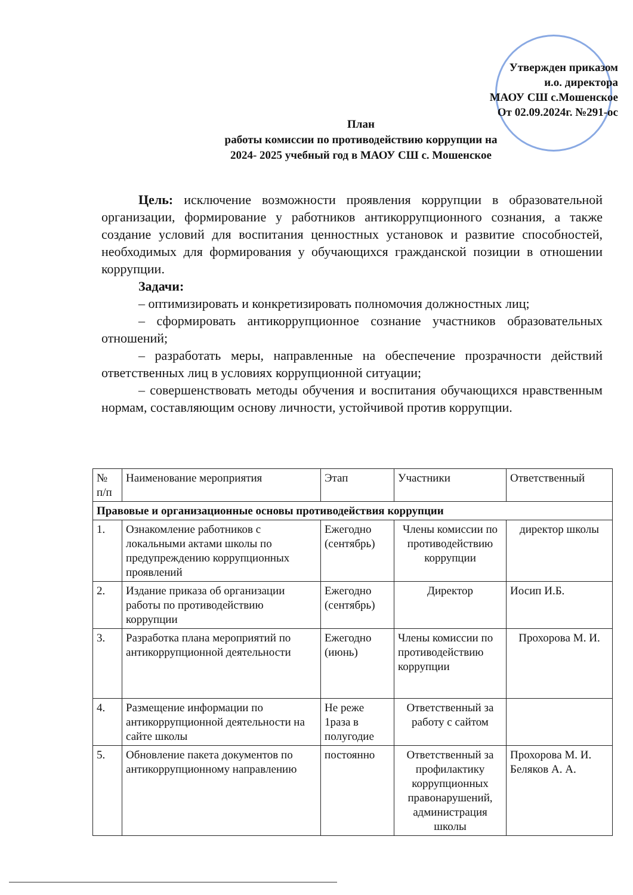Утвержден приказом
и.о. директора
МАОУ СШ с.Мошенское
От 02.09.2024г. №291-ос
План
работы комиссии по противодействию коррупции на
2024- 2025 учебный год в МАОУ СШ с. Мошенское
Цель: исключение возможности проявления коррупции в образовательной организации, формирование у работников антикоррупционного сознания, а также создание условий для воспитания ценностных установок и развитие способностей, необходимых для формирования у обучающихся гражданской позиции в отношении коррупции.
Задачи:
– оптимизировать и конкретизировать полномочия должностных лиц;
– сформировать антикоррупционное сознание участников образовательных отношений;
– разработать меры, направленные на обеспечение прозрачности действий ответственных лиц в условиях коррупционной ситуации;
– совершенствовать методы обучения и воспитания обучающихся нравственным нормам, составляющим основу личности, устойчивой против коррупции.
| № п/п | Наименование мероприятия | Этап | Участники | Ответственный |
| --- | --- | --- | --- | --- |
| Правовые и организационные основы противодействия коррупции | | | | |
| 1. | Ознакомление работников с локальными актами школы по предупреждению коррупционных проявлений | Ежегодно (сентябрь) | Члены комиссии по противодействию коррупции | директор школы |
| 2. | Издание приказа об организации работы по противодействию коррупции | Ежегодно (сентябрь) | Директор | Иосип И.Б. |
| 3. | Разработка плана мероприятий по антикоррупционной деятельности | Ежегодно (июнь) | Члены комиссии по противодействию коррупции | Прохорова М. И. |
| 4. | Размещение информации по антикоррупционной деятельности на сайте школы | Не реже 1раза в полугодие | Ответственный за работу с сайтом | |
| 5. | Обновление пакета документов по антикоррупционному направлению | постоянно | Ответственный за профилактику коррупционных правонарушений, администрация школы | Прохорова М. И. Беляков А. А. |